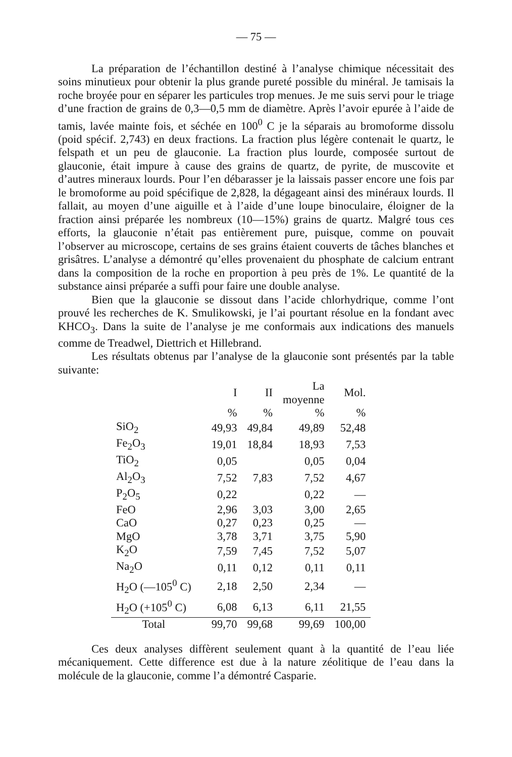— 75 —
La préparation de l’échantillon destiné à l’analyse chimique nécessitait des soins minutieux pour obtenir la plus grande pureté possible du minéral. Je tamisais la roche broyée pour en séparer les particules trop menues. Je me suis servi pour le triage d’une fraction de grains de 0,3—0,5 mm de diamètre. Après l’avoir epurée à l’aide de tamis, lavée mainte fois, et séchée en 100<sup>0</sup> C je la séparais au bromoforme dissolu (poid spécif. 2,743) en deux fractions. La fraction plus légère contenait le quartz, le felspath et un peu de glauconie. La fraction plus lourde, composée surtout de glauconie, était impure à cause des grains de quartz, de pyrite, de muscovite et d’autres mineraux lourds. Pour l’en débarasser je la laissais passer encore une fois par le bromoforme au poid spécifique de 2,828, la dégageant ainsi des minéraux lourds. Il fallait, au moyen d’une aiguille et à l’aide d’une loupe binoculaire, éloigner de la fraction ainsi préparée les nombreux (10—15%) grains de quartz. Malgré tous ces efforts, la glauconie n’était pas entièrement pure, puisque, comme on pouvait l’observer au microscope, certains de ses grains étaient couverts de tâches blanches et grisâtres. L’analyse a démontré qu’elles provenaient du phosphate de calcium entrant dans la composition de la roche en proportion à peu près de 1%. Le quantité de la substance ainsi préparée a suffi pour faire une double analyse.
Bien que la glauconie se dissout dans l’acide chlorhydrique, comme l’ont prouvé les recherches de K. Smulikowski, je l’ai pourtant résolue en la fondant avec KHCO<sub>3</sub>. Dans la suite de l’analyse je me conformais aux indications des manuels comme de Treadwel, Diettrich et Hillebrand.
Les résultats obtenus par l’analyse de la glauconie sont présentés par la table suivante:
| | I | II | La moyenne | Mol. |
| --- | --- | --- | --- | --- |
| | % | % | % | % |
| SiO<sub>2</sub> | 49,93 | 49,84 | 49,89 | 52,48 |
| Fe<sub>2</sub>O<sub>3</sub> | 19,01 | 18,84 | 18,93 | 7,53 |
| TiO<sub>2</sub> | 0,05 | | 0,05 | 0,04 |
| Al<sub>2</sub>O<sub>3</sub> | 7,52 | 7,83 | 7,52 | 4,67 |
| P<sub>2</sub>O<sub>5</sub> | 0,22 | | 0,22 | — |
| FeO | 2,96 | 3,03 | 3,00 | 2,65 |
| CaO | 0,27 | 0,23 | 0,25 | — |
| MgO | 3,78 | 3,71 | 3,75 | 5,90 |
| K<sub>2</sub>O | 7,59 | 7,45 | 7,52 | 5,07 |
| Na<sub>2</sub>O | 0,11 | 0,12 | 0,11 | 0,11 |
| H<sub>2</sub>O (—105<sup>0</sup> C) | 2,18 | 2,50 | 2,34 | — |
| H<sub>2</sub>O (+105<sup>0</sup> C) | 6,08 | 6,13 | 6,11 | 21,55 |
| Total | 99,70 | 99,68 | 99,69 | 100,00 |
Ces deux analyses diffèrent seulement quant à la quantité de l’eau liée mécaniquement. Cette difference est due à la nature zéolitique de l’eau dans la molécule de la glauconie, comme l’a démontré Casparie.